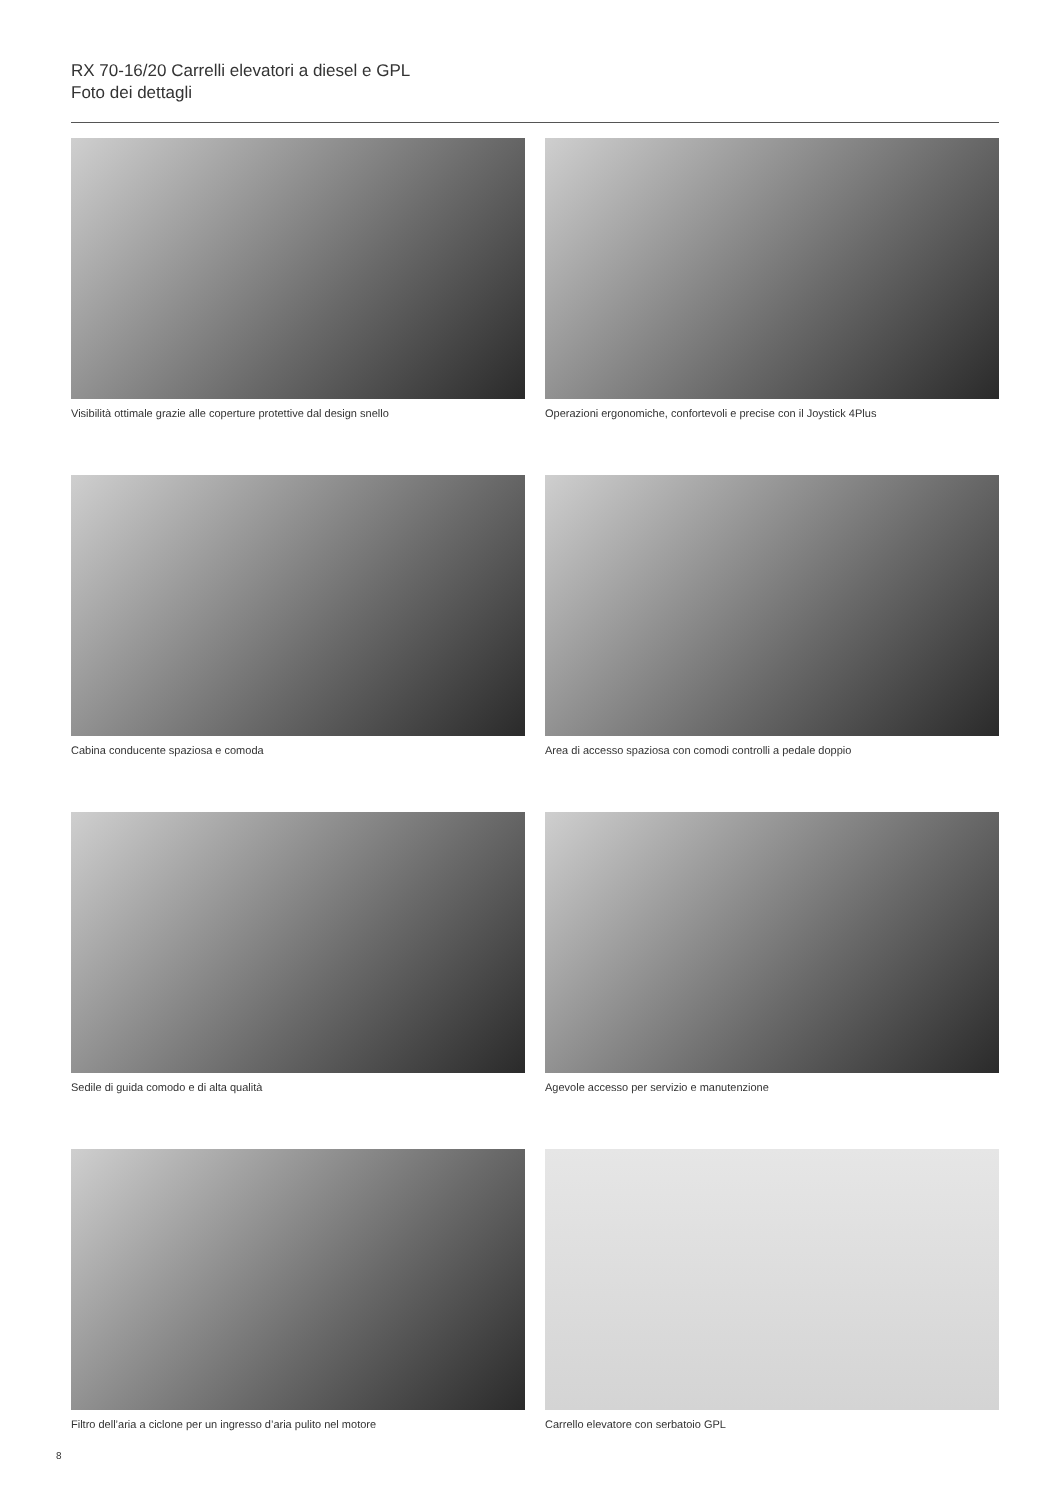RX 70-16/20 Carrelli elevatori a diesel e GPL
Foto dei dettagli
Visibilità ottimale grazie alle coperture protettive dal design snello
Operazioni ergonomiche, confortevoli e precise con il Joystick 4Plus
Cabina conducente spaziosa e comoda
Area di accesso spaziosa con comodi controlli a pedale doppio
Sedile di guida comodo e di alta qualità
Agevole accesso per servizio e manutenzione
Filtro dell’aria a ciclone per un ingresso d’aria pulito nel motore
Carrello elevatore con serbatoio GPL
8